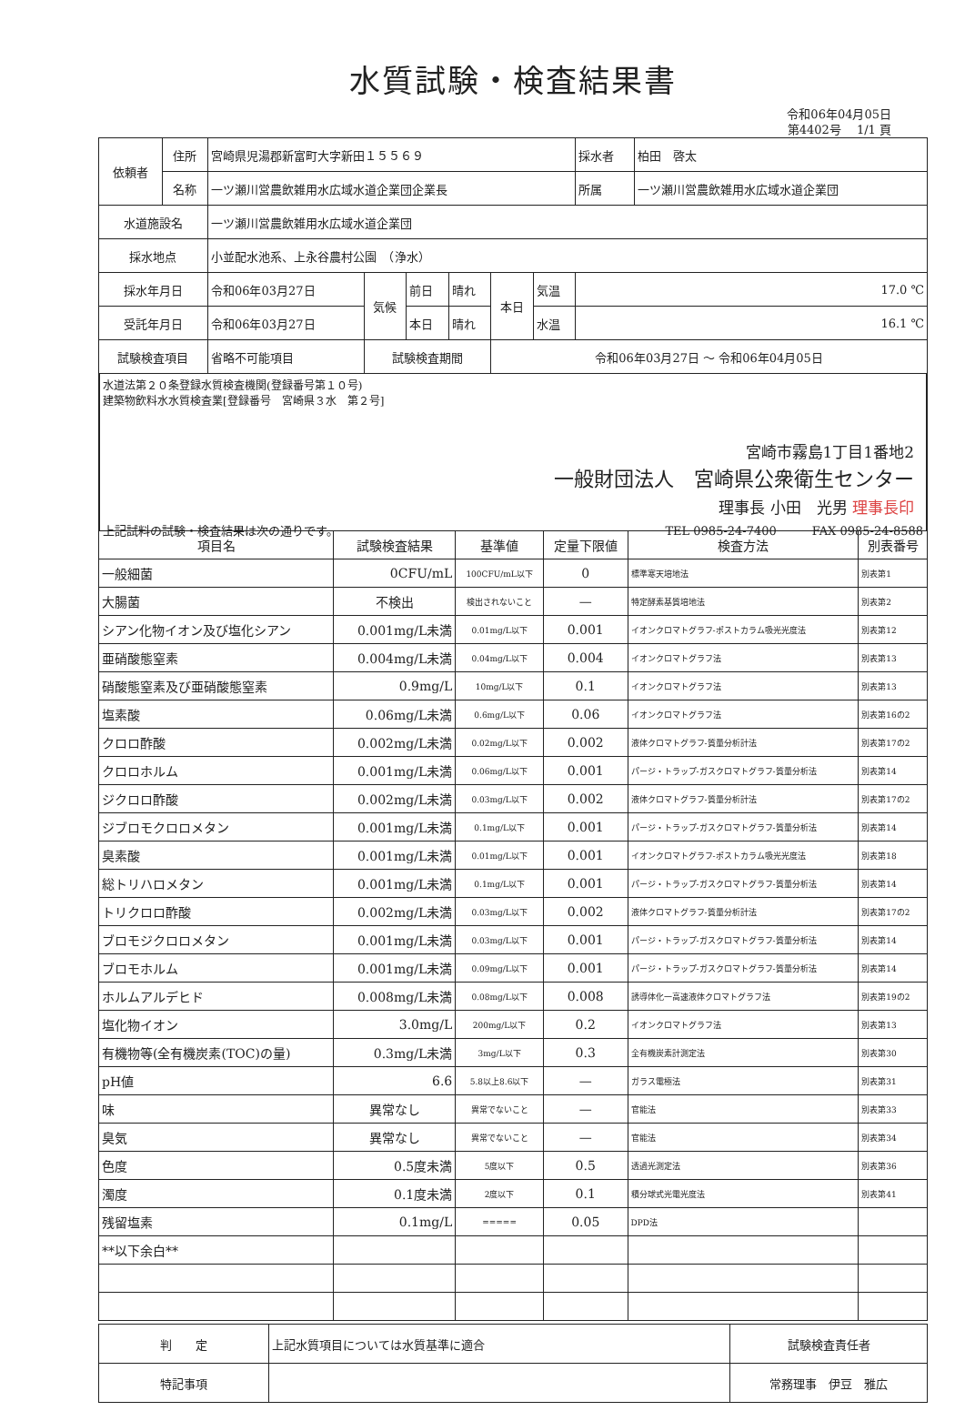水質試験・検査結果書
令和06年04月05日
第4402号　 1/1 頁
| 依頼者 | 住所 | 宮崎県児湯郡新富町大字新田１５５６９ | | | | | | 採水者 | 柏田 啓太 |
| | 名称 | 一ツ瀬川営農飲雑用水広域水道企業団企業長 | | | | | | 所属 | 一ツ瀬川営農飲雑用水広域水道企業団 |
| 水道施設名 | | 一ツ瀬川営農飲雑用水広域水道企業団 | | | | | | | |
| 採水地点 | | 小並配水池系、上永谷農村公園 （浄水） | | | | | | | |
| 採水年月日 | | 令和06年03月27日 | 気候 | 前日 | 晴れ | 本日 | 気温 | 17.0 ℃ | |
| 受託年月日 | | 令和06年03月27日 | | 本日 | 晴れ | | 水温 | 16.1 ℃ | |
| 試験検査項目 | | 省略不可能項目 | 試験検査期間 | | | 令和06年03月27日 〜 令和06年04月05日 | | | |
水道法第２０条登録水質検査機関(登録番号第１０号)
建築物飲料水水質検査業[登録番号　宮崎県３水　第２号]
宮崎市霧島1丁目1番地2
一般財団法人　宮崎県公衆衛生センター
理事長 小田　光男 理事長印
上記試料の試験・検査結果は次の通りです。 TEL 0985-24-7400　　　FAX 0985-24-8588
| 項目名 | 試験検査結果 | 基準値 | 定量下限値 | 検査方法 | 別表番号 |
| --- | --- | --- | --- | --- | --- |
| 一般細菌 | 0CFU/mL | 100CFU/mL以下 | 0 | 標準寒天培地法 | 別表第1 |
| 大腸菌 | 不検出 | 検出されないこと | — | 特定酵素基質培地法 | 別表第2 |
| シアン化物イオン及び塩化シアン | 0.001mg/L未満 | 0.01mg/L以下 | 0.001 | イオンクロマトグラフ-ポストカラム吸光光度法 | 別表第12 |
| 亜硝酸態窒素 | 0.004mg/L未満 | 0.04mg/L以下 | 0.004 | イオンクロマトグラフ法 | 別表第13 |
| 硝酸態窒素及び亜硝酸態窒素 | 0.9mg/L | 10mg/L以下 | 0.1 | イオンクロマトグラフ法 | 別表第13 |
| 塩素酸 | 0.06mg/L未満 | 0.6mg/L以下 | 0.06 | イオンクロマトグラフ法 | 別表第16の2 |
| クロロ酢酸 | 0.002mg/L未満 | 0.02mg/L以下 | 0.002 | 液体クロマトグラフ-質量分析計法 | 別表第17の2 |
| クロロホルム | 0.001mg/L未満 | 0.06mg/L以下 | 0.001 | パージ・トラップ-ガスクロマトグラフ-質量分析法 | 別表第14 |
| ジクロロ酢酸 | 0.002mg/L未満 | 0.03mg/L以下 | 0.002 | 液体クロマトグラフ-質量分析計法 | 別表第17の2 |
| ジブロモクロロメタン | 0.001mg/L未満 | 0.1mg/L以下 | 0.001 | パージ・トラップ-ガスクロマトグラフ-質量分析法 | 別表第14 |
| 臭素酸 | 0.001mg/L未満 | 0.01mg/L以下 | 0.001 | イオンクロマトグラフ-ポストカラム吸光光度法 | 別表第18 |
| 総トリハロメタン | 0.001mg/L未満 | 0.1mg/L以下 | 0.001 | パージ・トラップ-ガスクロマトグラフ-質量分析法 | 別表第14 |
| トリクロロ酢酸 | 0.002mg/L未満 | 0.03mg/L以下 | 0.002 | 液体クロマトグラフ-質量分析計法 | 別表第17の2 |
| ブロモジクロロメタン | 0.001mg/L未満 | 0.03mg/L以下 | 0.001 | パージ・トラップ-ガスクロマトグラフ-質量分析法 | 別表第14 |
| ブロモホルム | 0.001mg/L未満 | 0.09mg/L以下 | 0.001 | パージ・トラップ-ガスクロマトグラフ-質量分析法 | 別表第14 |
| ホルムアルデヒド | 0.008mg/L未満 | 0.08mg/L以下 | 0.008 | 誘導体化一高速液体クロマトグラフ法 | 別表第19の2 |
| 塩化物イオン | 3.0mg/L | 200mg/L以下 | 0.2 | イオンクロマトグラフ法 | 別表第13 |
| 有機物等(全有機炭素(TOC)の量) | 0.3mg/L未満 | 3mg/L以下 | 0.3 | 全有機炭素計測定法 | 別表第30 |
| pH値 | 6.6 | 5.8以上8.6以下 | — | ガラス電極法 | 別表第31 |
| 味 | 異常なし | 異常でないこと | — | 官能法 | 別表第33 |
| 臭気 | 異常なし | 異常でないこと | — | 官能法 | 別表第34 |
| 色度 | 0.5度未満 | 5度以下 | 0.5 | 透過光測定法 | 別表第36 |
| 濁度 | 0.1度未満 | 2度以下 | 0.1 | 積分球式光電光度法 | 別表第41 |
| 残留塩素 | 0.1mg/L | ===== | 0.05 | DPD法 | |
| **以下余白** | | | | | |
| 判 定 | 上記水質項目については水質基準に適合 | 試験検査責任者 |
| 特記事項 | | 常務理事 伊豆 雅広 |